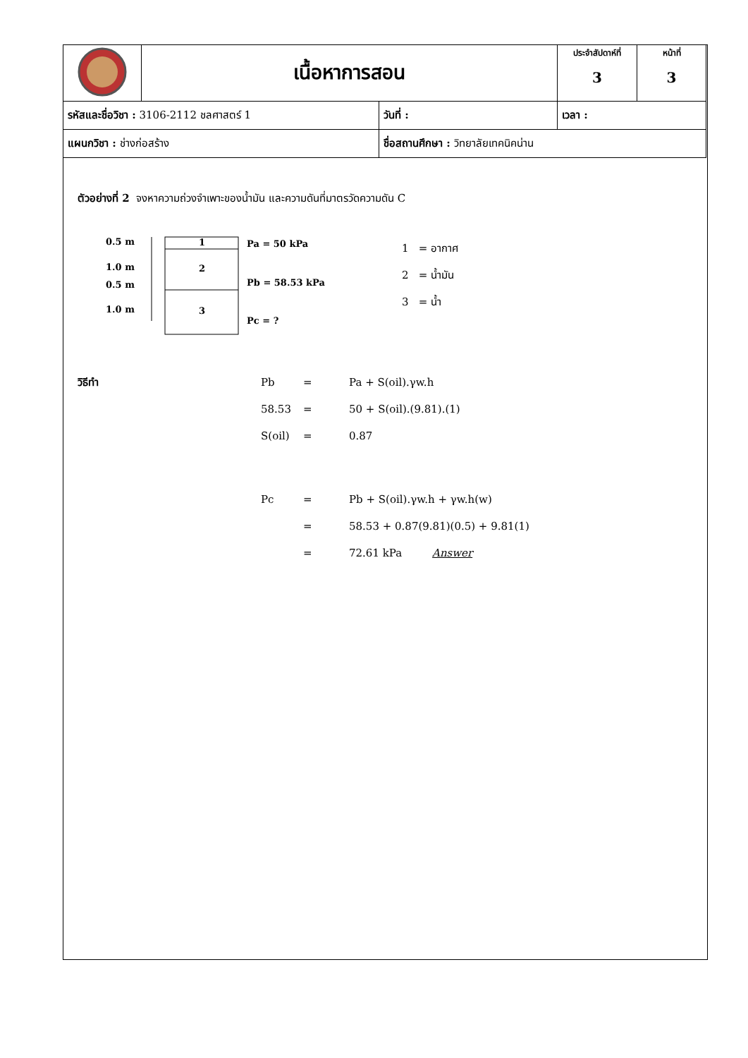| | เนื้อหาการสอน | | ประจำสัปดาห์ที่ 3 | หน้าที่ 3 |
| รหัสและชื่อวิชา : 3106-2112 ชลศาสตร์ 1 | | วันที่ : | เวลา : | |
| แผนกวิชา : ช่างก่อสร้าง | | ชื่อสถานศึกษา : วิทยาลัยเทคนิคน่าน | | |
ตัวอย่างที่ 2 จงหาความถ่วงจำเพาะของน้ำมัน และความดันที่มาตรวัดความดัน C
0.5 m
1.0 m
0.5 m
1.0 m
1
2
3
Pa = 50 kPa
Pb = 58.53 kPa
Pc = ?
1 = อากาศ
2 = น้ำมัน
3 = น้ำ
| วิธีทำ | Pb | = | Pa + S(oil).γw.h |
| | 58.53 | = | 50 + S(oil).(9.81).(1) |
| | S(oil) | = | 0.87 |
| | Pc | = | Pb + S(oil).γw.h + γw.h(w) |
| | | = | 58.53 + 0.87(9.81)(0.5) + 9.81(1) |
| | | = | 72.61 kPa Answer |